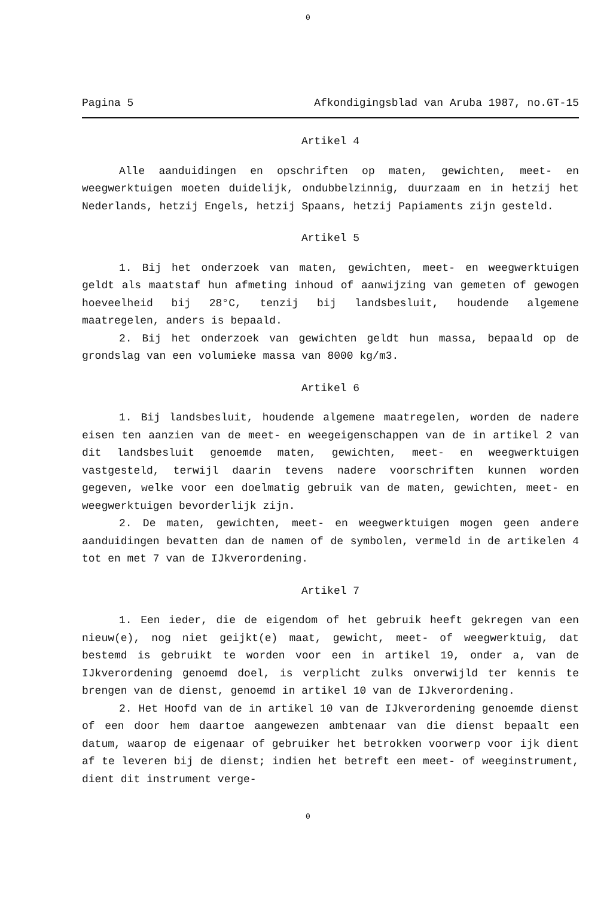0
Pagina 5 Afkondigingsblad van Aruba 1987, no.GT-15
Artikel 4
Alle aanduidingen en opschriften op maten, gewichten, meet- en weegwerktuigen moeten duidelijk, ondubbelzinnig, duurzaam en in hetzij het Nederlands, hetzij Engels, hetzij Spaans, hetzij Papiaments zijn gesteld.
Artikel 5
1. Bij het onderzoek van maten, gewichten, meet- en weegwerktuigen geldt als maatstaf hun afmeting inhoud of aanwijzing van gemeten of gewogen hoeveelheid bij 28°C, tenzij bij landsbesluit, houdende algemene maatregelen, anders is bepaald.
2. Bij het onderzoek van gewichten geldt hun massa, bepaald op de grondslag van een volumieke massa van 8000 kg/m3.
Artikel 6
1. Bij landsbesluit, houdende algemene maatregelen, worden de nadere eisen ten aanzien van de meet- en weegeigenschappen van de in artikel 2 van dit landsbesluit genoemde maten, gewichten, meet- en weegwerktuigen vastgesteld, terwijl daarin tevens nadere voorschriften kunnen worden gegeven, welke voor een doelmatig gebruik van de maten, gewichten, meet- en weegwerktuigen bevorderlijk zijn.
2. De maten, gewichten, meet- en weegwerktuigen mogen geen andere aanduidingen bevatten dan de namen of de symbolen, vermeld in de artikelen 4 tot en met 7 van de IJkverordening.
Artikel 7
1. Een ieder, die de eigendom of het gebruik heeft gekregen van een nieuw(e), nog niet geijkt(e) maat, gewicht, meet- of weegwerktuig, dat bestemd is gebruikt te worden voor een in artikel 19, onder a, van de IJkverordening genoemd doel, is verplicht zulks onverwijld ter kennis te brengen van de dienst, genoemd in artikel 10 van de IJkverordening.
2. Het Hoofd van de in artikel 10 van de IJkverordening genoemde dienst of een door hem daartoe aangewezen ambtenaar van die dienst bepaalt een datum, waarop de eigenaar of gebruiker het betrokken voorwerp voor ijk dient af te leveren bij de dienst; indien het betreft een meet- of weeginstrument, dient dit instrument verge-
0